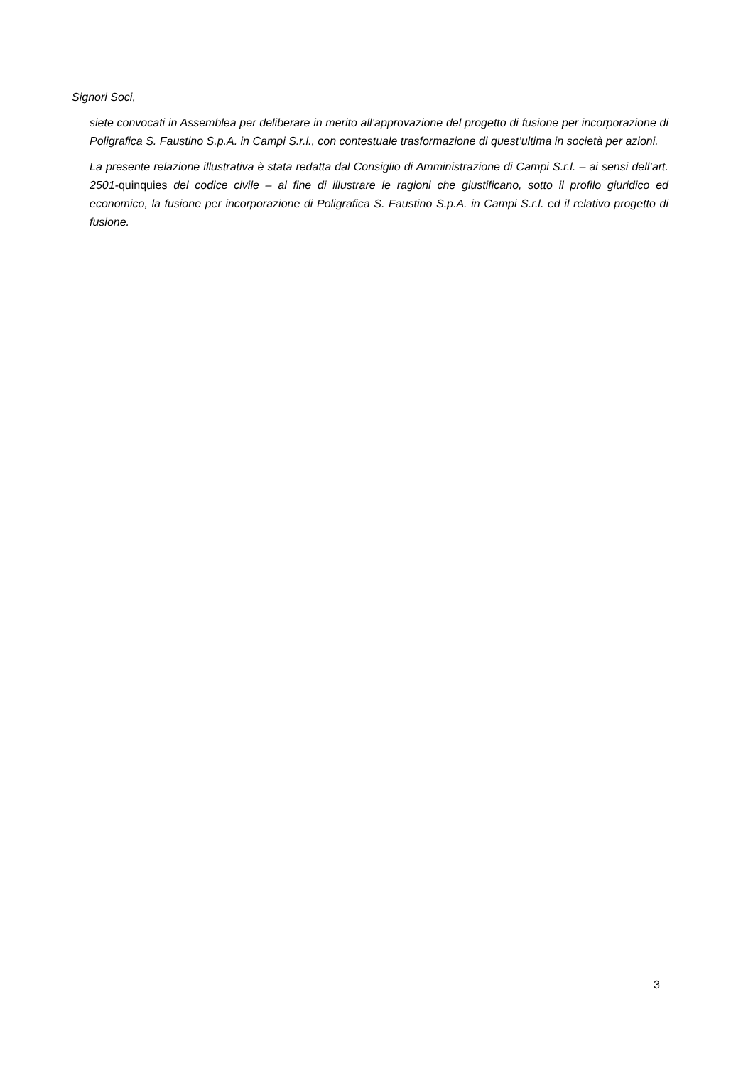Signori Soci,
siete convocati in Assemblea per deliberare in merito all’approvazione del progetto di fusione per incorporazione di Poligrafica S. Faustino S.p.A. in Campi S.r.l., con contestuale trasformazione di quest’ultima in società per azioni.
La presente relazione illustrativa è stata redatta dal Consiglio di Amministrazione di Campi S.r.l. – ai sensi dell’art. 2501-quinquies del codice civile – al fine di illustrare le ragioni che giustificano, sotto il profilo giuridico ed economico, la fusione per incorporazione di Poligrafica S. Faustino S.p.A. in Campi S.r.l. ed il relativo progetto di fusione.
3